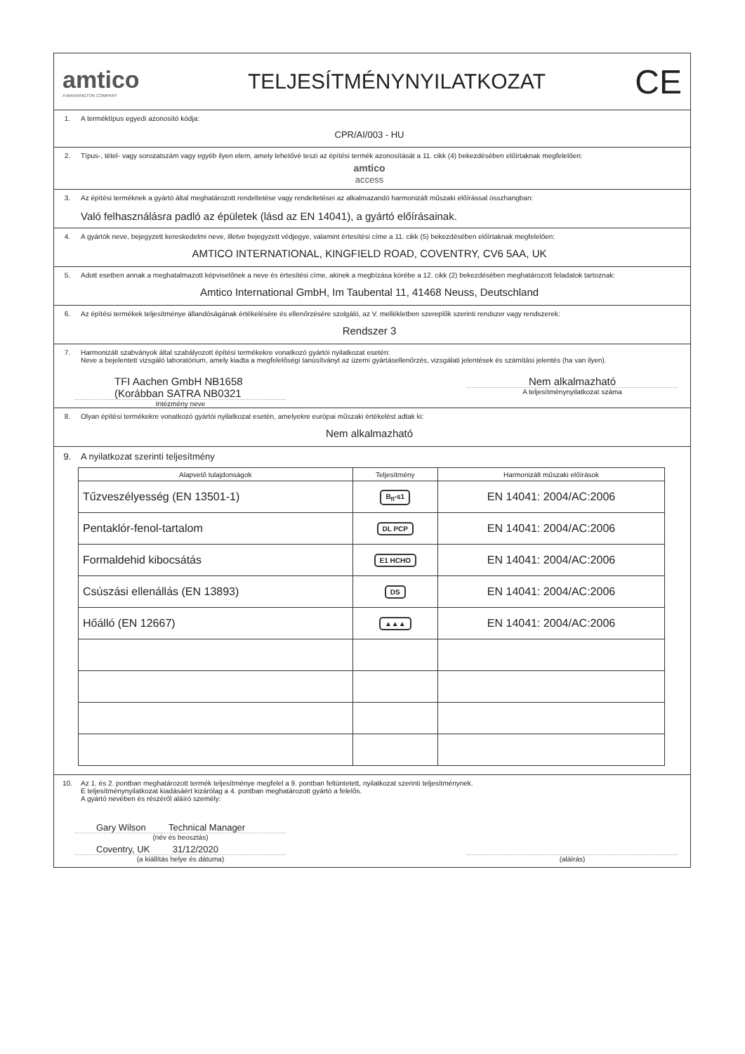amtico
A MANNINGTON COMPANY
TELJESÍTMÉNYNYILATKOZAT
CE
1. A terméktípus egyedi azonosító kódja:
CPR/AI/003 - HU
2. Típus-, tétel- vagy sorozatszám vagy egyéb ilyen elem, amely lehetővé teszi az építési termék azonosítását a 11. cikk (4) bekezdésében előírtaknak megfelelően:
amtico
access
3. Az építési terméknek a gyártó által meghatározott rendeltetése vagy rendeltetései az alkalmazandó harmonizált műszaki előírással összhangban:
Való felhasználásra padló az épületek (lásd az EN 14041), a gyártó előírásainak.
4. A gyártók neve, bejegyzett kereskedelmi neve, illetve bejegyzett védjegye, valamint értesítési címe a 11. cikk (5) bekezdésében előírtaknak megfelelően:
AMTICO INTERNATIONAL, KINGFIELD ROAD, COVENTRY, CV6 5AA, UK
5. Adott esetben annak a meghatalmazott képviselőnek a neve és értesítési címe, akinek a megbízása körébe a 12. cikk (2) bekezdésében meghatározott feladatok tartoznak:
Amtico International GmbH, Im Taubental 11, 41468 Neuss, Deutschland
6. Az építési termékek teljesítménye állandóságának értékelésére és ellenőrzésére szolgáló, az V. mellékletben szereplők szerinti rendszer vagy rendszerek:
Rendszer 3
7. Harmonizált szabványok által szabályozott építési termékekre vonatkozó gyártói nyilatkozat esetén:
Neve a bejelentett vizsgáló laboratórium, amely kiadta a megfelelőségi tanúsítványt az üzemi gyártásellenőrzés, vizsgálati jelentések és számítási jelentés (ha van ilyen).
TFI Aachen GmbH NB1658
(Korábban SATRA NB0321
Intézmény neve
Nem alkalmazható
A teljesítménynyilatkozat száma
8. Olyan építési termékekre vonatkozó gyártói nyilatkozat esetén, amelyekre európai műszaki értékelést adtak ki:
Nem alkalmazható
9. A nyilatkozat szerinti teljesítmény
| Alapvető tulajdonságok | Teljesítmény | Harmonizált műszaki előírások |
| --- | --- | --- |
| Tűzveszélyesség (EN 13501-1) | B<sub>fl</sub>-s1 | EN 14041: 2004/AC:2006 |
| Pentaklór-fenol-tartalom | DL PCP | EN 14041: 2004/AC:2006 |
| Formaldehid kibocsátás | E1 HCHO | EN 14041: 2004/AC:2006 |
| Csúszási ellenállás (EN 13893) | DS | EN 14041: 2004/AC:2006 |
| Hőálló (EN 12667) | ▲▲▲ | EN 14041: 2004/AC:2006 |
10. Az 1. és 2. pontban meghatározott termék teljesítménye megfelel a 9. pontban feltüntetett, nyilatkozat szerinti teljesítménynek.
E teljesítménynyilatkozat kiadásáért kizárólag a 4. pontban meghatározott gyártó a felelős.
A gyártó nevében és részéről aláíró személy:
Gary Wilson Technical Manager
(név és beosztás)
Coventry, UK 31/12/2020
(a kiállítás helye és dátuma)
(aláírás)